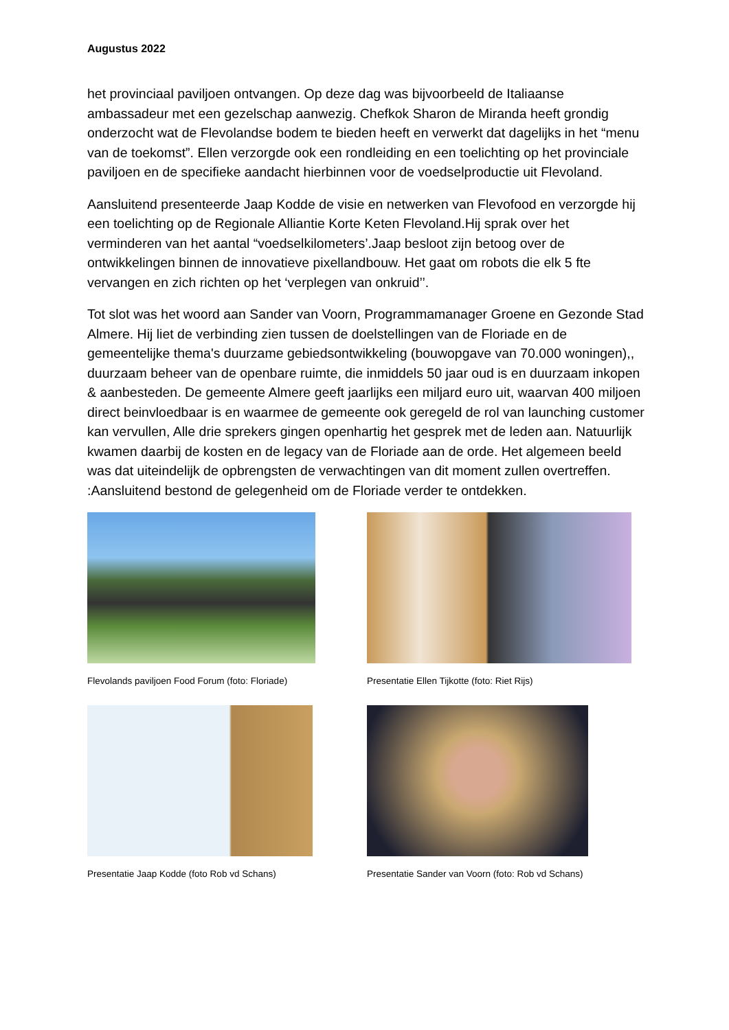Augustus 2022
het provinciaal paviljoen ontvangen. Op deze dag was bijvoorbeeld de Italiaanse ambassadeur met een gezelschap aanwezig. Chefkok Sharon de Miranda heeft grondig onderzocht wat de Flevolandse bodem te bieden heeft en verwerkt dat dagelijks in het “menu van de toekomst”. Ellen verzorgde ook een rondleiding en een toelichting op het provinciale paviljoen en de specifieke aandacht hierbinnen voor de voedselproductie uit Flevoland.
Aansluitend presenteerde Jaap Kodde de visie en netwerken van Flevofood en verzorgde hij een toelichting op de Regionale Alliantie Korte Keten Flevoland.Hij sprak over het verminderen van het aantal “voedselkilometers’.Jaap besloot zijn betoog over de ontwikkelingen binnen de innovatieve pixellandbouw. Het gaat om robots die elk 5 fte vervangen en zich richten op het ‘verplegen van onkruid’’.
Tot slot was het woord aan Sander van Voorn, Programmamanager Groene en Gezonde Stad Almere. Hij liet de verbinding zien tussen de doelstellingen van de Floriade en de gemeentelijke thema's duurzame gebiedsontwikkeling (bouwopgave van 70.000 woningen),, duurzaam beheer van de openbare ruimte, die inmiddels 50 jaar oud is en duurzaam inkopen & aanbesteden. De gemeente Almere geeft jaarlijks een miljard euro uit, waarvan 400 miljoen direct beinvloedbaar is en waarmee de gemeente ook geregeld de rol van launching customer kan vervullen, Alle drie sprekers gingen openhartig het gesprek met de leden aan. Natuurlijk kwamen daarbij de kosten en de legacy van de Floriade aan de orde. Het algemeen beeld was dat uiteindelijk de opbrengsten de verwachtingen van dit moment zullen overtreffen. :Aansluitend bestond de gelegenheid om de Floriade verder te ontdekken.
Flevolands paviljoen Food Forum (foto: Floriade)
Presentatie Ellen Tijkotte (foto: Riet Rijs)
Presentatie Jaap Kodde (foto Rob vd Schans)
Presentatie Sander van Voorn (foto: Rob vd Schans)